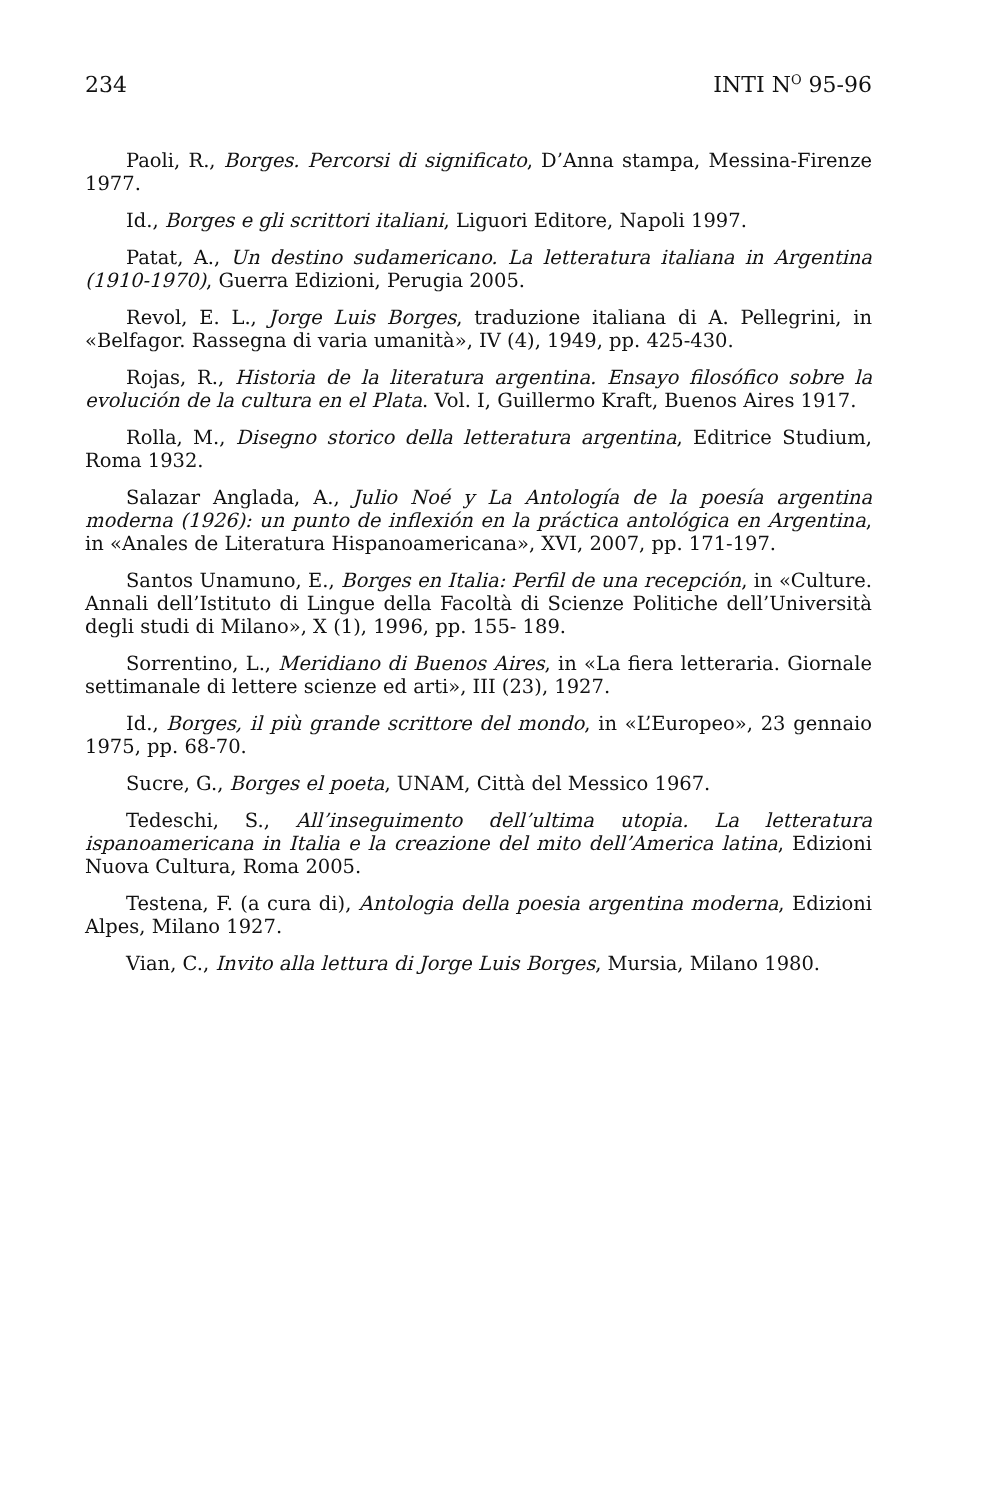234 INTI N<sup>O</sup> 95-96
Paoli, R., Borges. Percorsi di significato, D’Anna stampa, Messina-Firenze 1977.
Id., Borges e gli scrittori italiani, Liguori Editore, Napoli 1997.
Patat, A., Un destino sudamericano. La letteratura italiana in Argentina (1910-1970), Guerra Edizioni, Perugia 2005.
Revol, E. L., Jorge Luis Borges, traduzione italiana di A. Pellegrini, in «Belfagor. Rassegna di varia umanità», IV (4), 1949, pp. 425-430.
Rojas, R., Historia de la literatura argentina. Ensayo filosófico sobre la evolución de la cultura en el Plata. Vol. I, Guillermo Kraft, Buenos Aires 1917.
Rolla, M., Disegno storico della letteratura argentina, Editrice Studium, Roma 1932.
Salazar Anglada, A., Julio Noé y La Antología de la poesía argentina moderna (1926): un punto de inflexión en la práctica antológica en Argentina, in «Anales de Literatura Hispanoamericana», XVI, 2007, pp. 171-197.
Santos Unamuno, E., Borges en Italia: Perfil de una recepción, in «Culture. Annali dell’Istituto di Lingue della Facoltà di Scienze Politiche dell’Università degli studi di Milano», X (1), 1996, pp. 155- 189.
Sorrentino, L., Meridiano di Buenos Aires, in «La fiera letteraria. Giornale settimanale di lettere scienze ed arti», III (23), 1927.
Id., Borges, il più grande scrittore del mondo, in «L’Europeo», 23 gennaio 1975, pp. 68-70.
Sucre, G., Borges el poeta, UNAM, Città del Messico 1967.
Tedeschi, S., All’inseguimento dell’ultima utopia. La letteratura ispanoamericana in Italia e la creazione del mito dell’America latina, Edizioni Nuova Cultura, Roma 2005.
Testena, F. (a cura di), Antologia della poesia argentina moderna, Edizioni Alpes, Milano 1927.
Vian, C., Invito alla lettura di Jorge Luis Borges, Mursia, Milano 1980.